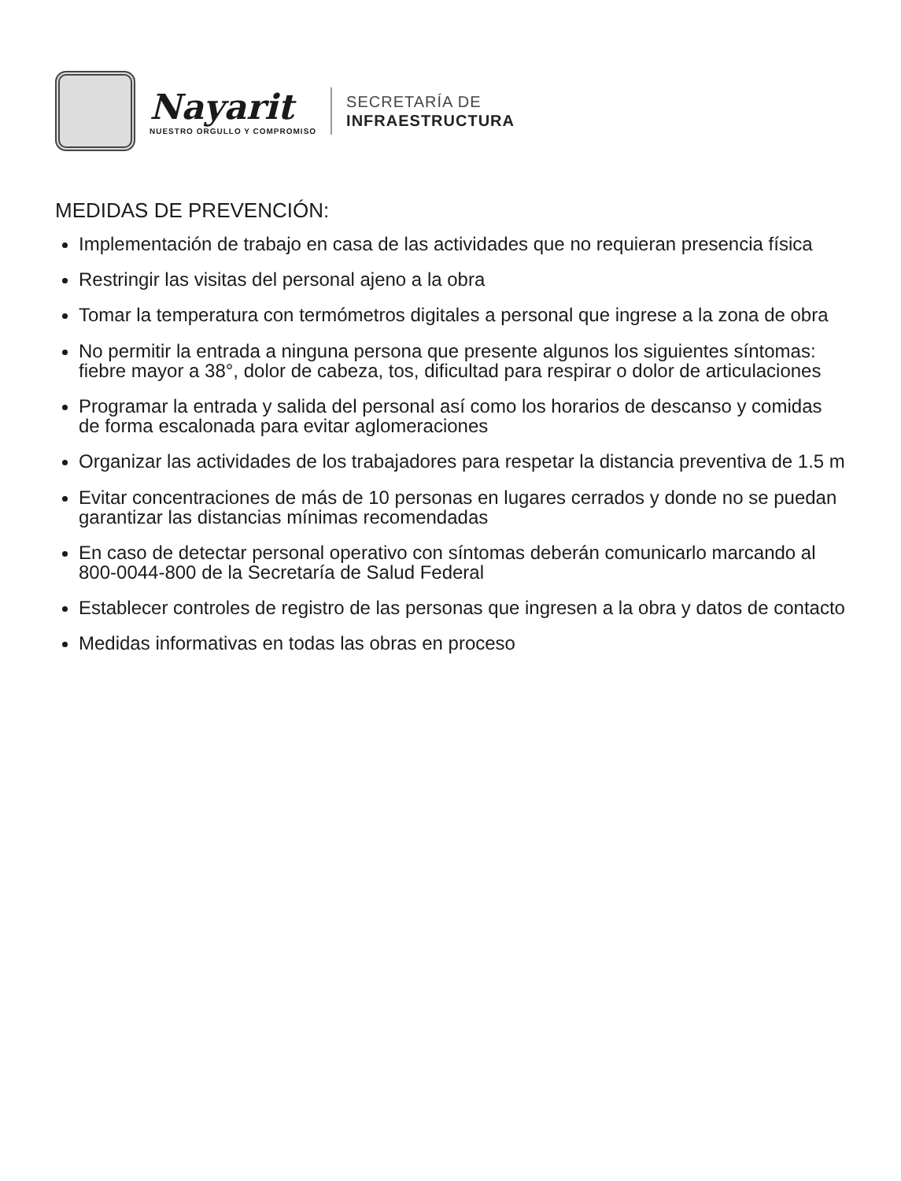Nayarit
NUESTRO ORGULLO Y COMPROMISO
SECRETARÍA DE
INFRAESTRUCTURA
MEDIDAS DE PREVENCIÓN:
Implementación de trabajo en casa de las actividades que no requieran presencia física
Restringir las visitas del personal ajeno a la obra
Tomar la temperatura con termómetros digitales a personal que ingrese a la zona de obra
No permitir la entrada a ninguna persona que presente algunos los siguientes síntomas: fiebre mayor a 38°, dolor de cabeza, tos, dificultad para respirar o dolor de articulaciones
Programar la entrada y salida del personal así como los horarios de descanso y comidas de forma escalonada para evitar aglomeraciones
Organizar las actividades de los trabajadores para respetar la distancia preventiva de 1.5 m
Evitar concentraciones de más de 10 personas en lugares cerrados y donde no se puedan garantizar las distancias mínimas recomendadas
En caso de detectar personal operativo con síntomas deberán comunicarlo marcando al 800-0044-800 de la Secretaría de Salud Federal
Establecer controles de registro de las personas que ingresen a la obra y datos de contacto
Medidas informativas en todas las obras en proceso